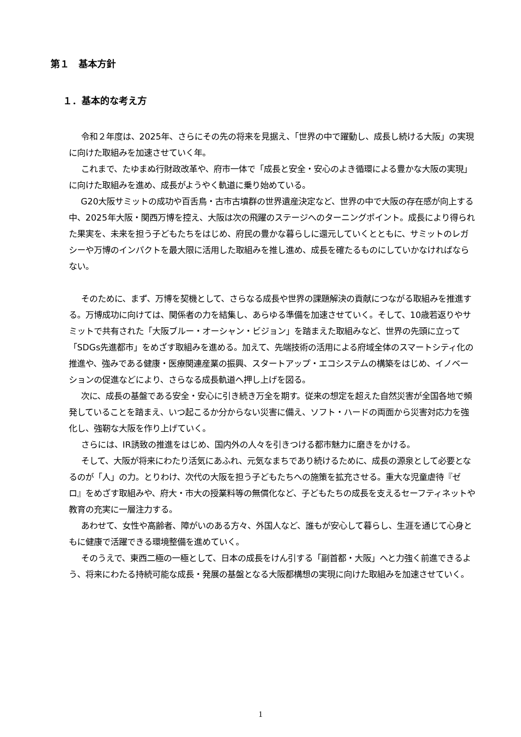第１　基本方針
１．基本的な考え方
令和２年度は、2025年、さらにその先の将来を見据え、「世界の中で躍動し、成長し続ける大阪」の実現に向けた取組みを加速させていく年。
これまで、たゆまぬ行財政改革や、府市一体で「成長と安全・安心のよき循環による豊かな大阪の実現」に向けた取組みを進め、成長がようやく軌道に乗り始めている。
G20大阪サミットの成功や百舌鳥・古市古墳群の世界遺産決定など、世界の中で大阪の存在感が向上する中、2025年大阪・関西万博を控え、大阪は次の飛躍のステージへのターニングポイント。成長により得られた果実を、未来を担う子どもたちをはじめ、府民の豊かな暮らしに還元していくとともに、サミットのレガシーや万博のインパクトを最大限に活用した取組みを推し進め、成長を確たるものにしていかなければならない。
そのために、まず、万博を契機として、さらなる成長や世界の課題解決の貢献につながる取組みを推進する。万博成功に向けては、関係者の力を結集し、あらゆる準備を加速させていく。そして、10歳若返りやサミットで共有された「大阪ブルー・オーシャン・ビジョン」を踏まえた取組みなど、世界の先頭に立って「SDGs先進都市」をめざす取組みを進める。加えて、先端技術の活用による府域全体のスマートシティ化の推進や、強みである健康・医療関連産業の振興、スタートアップ・エコシステムの構築をはじめ、イノベーションの促進などにより、さらなる成長軌道へ押し上げを図る。
次に、成長の基盤である安全・安心に引き続き万全を期す。従来の想定を超えた自然災害が全国各地で頻発していることを踏まえ、いつ起こるか分からない災害に備え、ソフト・ハードの両面から災害対応力を強化し、強靭な大阪を作り上げていく。
さらには、IR誘致の推進をはじめ、国内外の人々を引きつける都市魅力に磨きをかける。
そして、大阪が将来にわたり活気にあふれ、元気なまちであり続けるために、成長の源泉として必要となるのが「人」の力。とりわけ、次代の大阪を担う子どもたちへの施策を拡充させる。重大な児童虐待『ゼロ』をめざす取組みや、府大・市大の授業料等の無償化など、子どもたちの成長を支えるセーフティネットや教育の充実に一層注力する。
あわせて、女性や高齢者、障がいのある方々、外国人など、誰もが安心して暮らし、生涯を通じて心身ともに健康で活躍できる環境整備を進めていく。
そのうえで、東西二極の一極として、日本の成長をけん引する「副首都・大阪」へと力強く前進できるよう、将来にわたる持続可能な成長・発展の基盤となる大阪都構想の実現に向けた取組みを加速させていく。
1